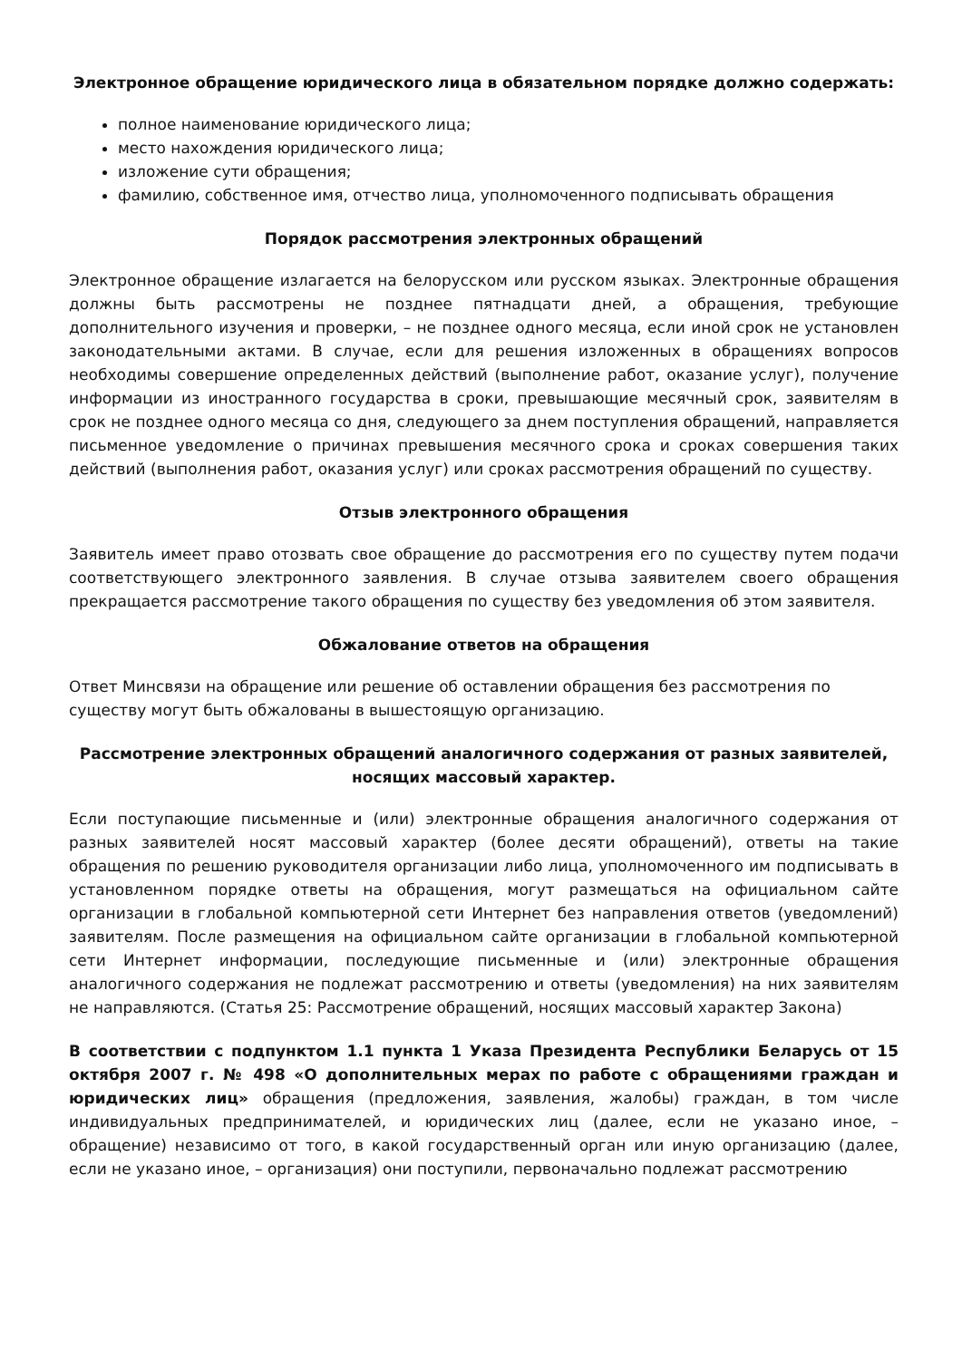Электронное обращение юридического лица в обязательном порядке должно содержать:
полное наименование юридического лица;
место нахождения юридического лица;
изложение сути обращения;
фамилию, собственное имя, отчество лица, уполномоченного подписывать обращения
Порядок рассмотрения электронных обращений
Электронное обращение излагается на белорусском или русском языках. Электронные обращения должны быть рассмотрены не позднее пятнадцати дней, а обращения, требующие дополнительного изучения и проверки, – не позднее одного месяца, если иной срок не установлен законодательными актами. В случае, если для решения изложенных в обращениях вопросов необходимы совершение определенных действий (выполнение работ, оказание услуг), получение информации из иностранного государства в сроки, превышающие месячный срок, заявителям в срок не позднее одного месяца со дня, следующего за днем поступления обращений, направляется письменное уведомление о причинах превышения месячного срока и сроках совершения таких действий (выполнения работ, оказания услуг) или сроках рассмотрения обращений по существу.
Отзыв электронного обращения
Заявитель имеет право отозвать свое обращение до рассмотрения его по существу путем подачи соответствующего электронного заявления. В случае отзыва заявителем своего обращения прекращается рассмотрение такого обращения по существу без уведомления об этом заявителя.
Обжалование ответов на обращения
Ответ Минсвязи на обращение или решение об оставлении обращения без рассмотрения по существу могут быть обжалованы в вышестоящую организацию.
Рассмотрение электронных обращений аналогичного содержания от разных заявителей, носящих массовый характер.
Если поступающие письменные и (или) электронные обращения аналогичного содержания от разных заявителей носят массовый характер (более десяти обращений), ответы на такие обращения по решению руководителя организации либо лица, уполномоченного им подписывать в установленном порядке ответы на обращения, могут размещаться на официальном сайте организации в глобальной компьютерной сети Интернет без направления ответов (уведомлений) заявителям. После размещения на официальном сайте организации в глобальной компьютерной сети Интернет информации, последующие письменные и (или) электронные обращения аналогичного содержания не подлежат рассмотрению и ответы (уведомления) на них заявителям не направляются. (Статья 25: Рассмотрение обращений, носящих массовый характер Закона)
В соответствии с подпунктом 1.1 пункта 1 Указа Президента Республики Беларусь от 15 октября 2007 г. № 498 «О дополнительных мерах по работе с обращениями граждан и юридических лиц» обращения (предложения, заявления, жалобы) граждан, в том числе индивидуальных предпринимателей, и юридических лиц (далее, если не указано иное, – обращение) независимо от того, в какой государственный орган или иную организацию (далее, если не указано иное, – организация) они поступили, первоначально подлежат рассмотрению